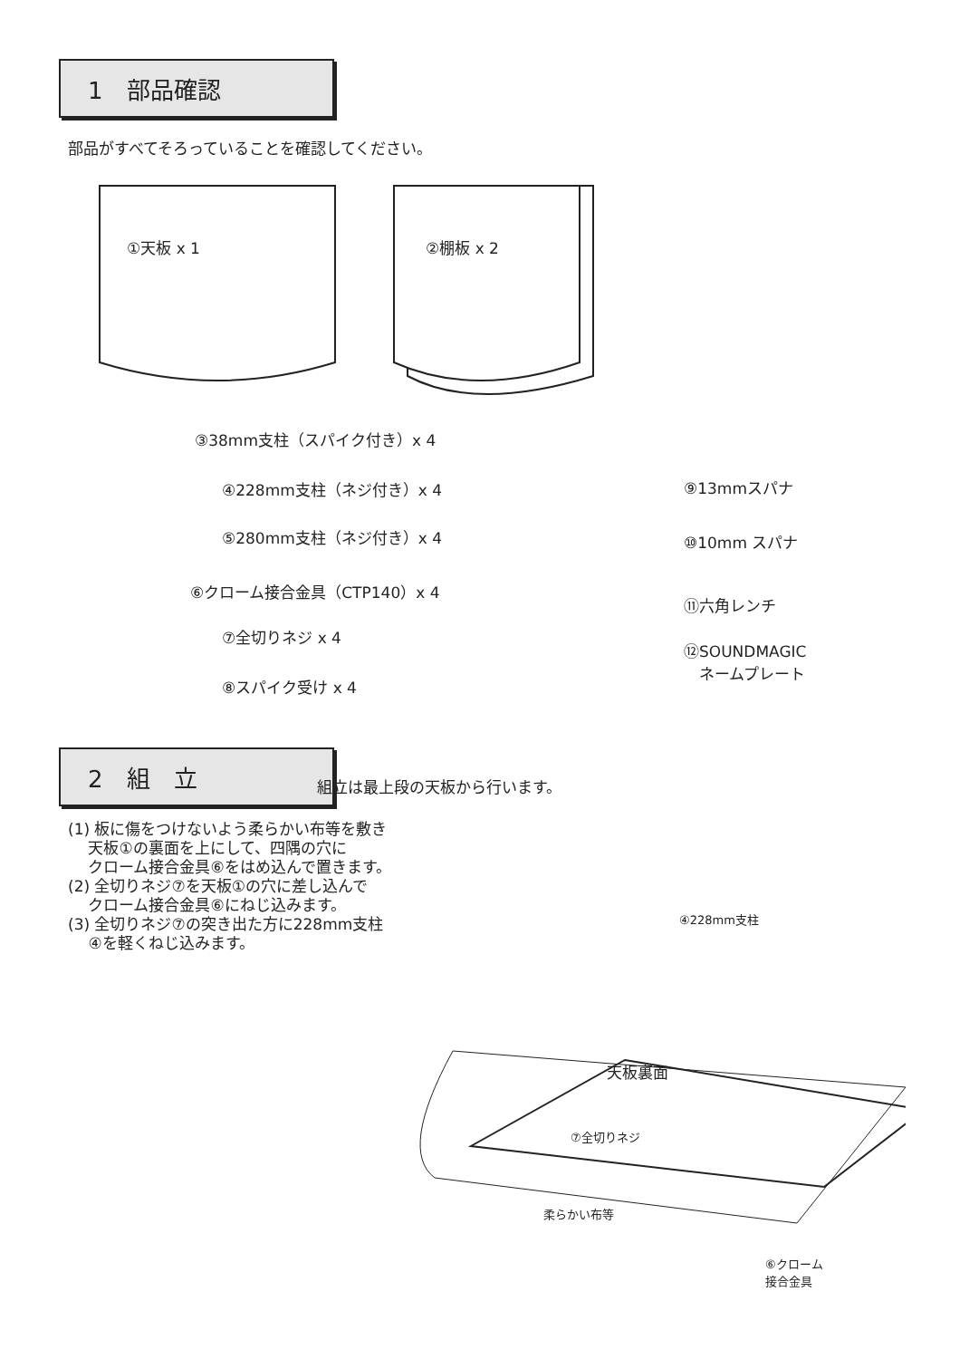1　部品確認
部品がすべてそろっていることを確認してください。
①天板 x 1 ②棚板 x 2
③38mm支柱（スパイク付き）x 4
④228mm支柱（ネジ付き）x 4
⑤280mm支柱（ネジ付き）x 4
⑥クローム接合金具（CTP140）x 4
⑦全切りネジ x 4
⑧スパイク受け x 4
⑨13mmスパナ
⑩10mm スパナ
⑪六角レンチ
⑫SOUNDMAGIC
　ネームプレート
2　組　立
組立は最上段の天板から行います。
(1) 板に傷をつけないよう柔らかい布等を敷き
　 天板①の裏面を上にして、四隅の穴に
　 クローム接合金具⑥をはめ込んで置きます。
(2) 全切りネジ⑦を天板①の穴に差し込んで
　 クローム接合金具⑥にねじ込みます。
(3) 全切りネジ⑦の突き出た方に228mm支柱
　 ④を軽くねじ込みます。
④228mm支柱
天板裏面
⑦全切りネジ
柔らかい布等
⑥クローム
接合金具